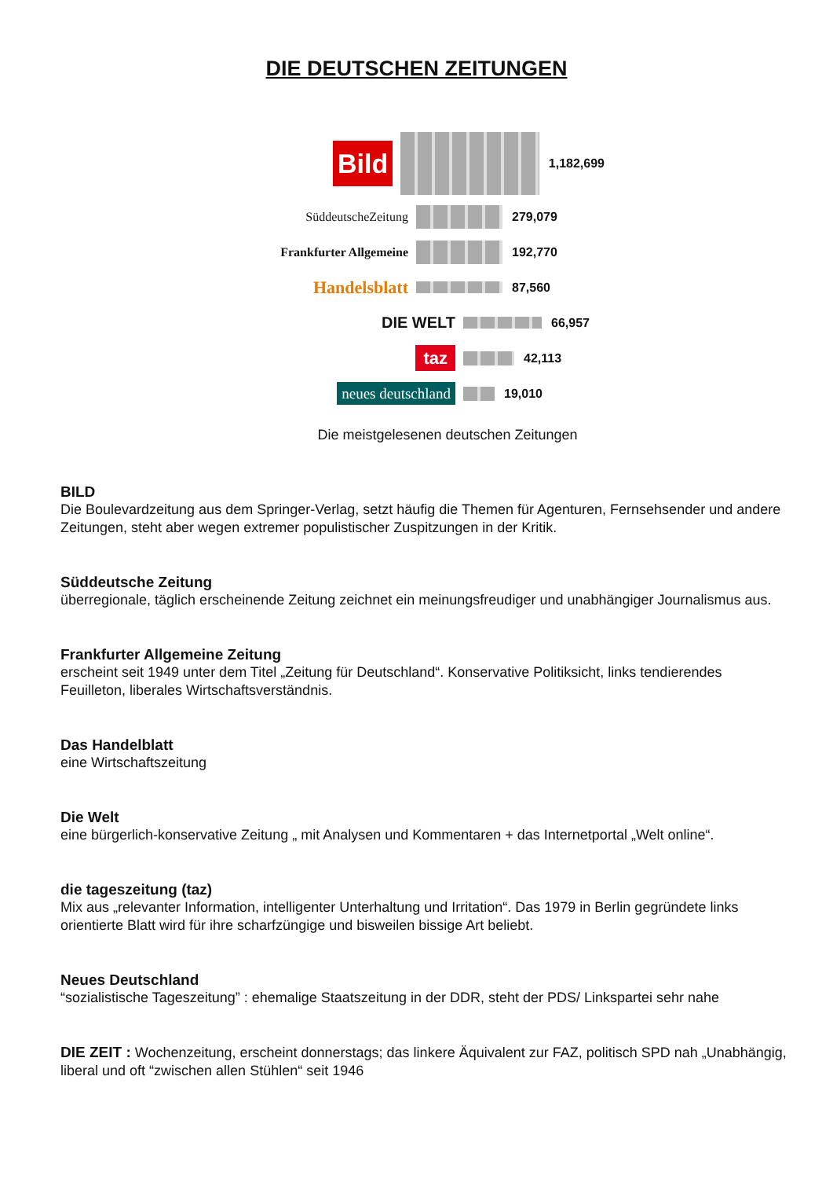DIE DEUTSCHEN ZEITUNGEN
Bild
1,182,699
SüddeutscheZeitung
279,079
Frankfurter Allgemeine
192,770
Handelsblatt
87,560
DIE WELT
66,957
taz
42,113
neues deutschland
19,010
Die meistgelesenen deutschen Zeitungen
BILD
Die Boulevardzeitung aus dem Springer-Verlag, setzt häufig die Themen für Agenturen, Fernsehsender und andere Zeitungen, steht aber wegen extremer populistischer Zuspitzungen in der Kritik.
Süddeutsche Zeitung
überregionale, täglich erscheinende Zeitung zeichnet ein meinungsfreudiger und unabhängiger Journalismus aus.
Frankfurter Allgemeine Zeitung
erscheint seit 1949 unter dem Titel „Zeitung für Deutschland“. Konservative Politiksicht, links tendierendes Feuilleton, liberales Wirtschaftsverständnis.
Das Handelblatt
eine Wirtschaftszeitung
Die Welt
eine bürgerlich-konservative Zeitung „ mit Analysen und Kommentaren + das Internetportal „Welt online“.
die tageszeitung (taz)
Mix aus „relevanter Information, intelligenter Unterhaltung und Irritation“. Das 1979 in Berlin gegründete links orientierte Blatt wird für ihre scharfzüngige und bisweilen bissige Art beliebt.
Neues Deutschland
“sozialistische Tageszeitung” : ehemalige Staatszeitung in der DDR, steht der PDS/ Linkspartei sehr nahe
DIE ZEIT : Wochenzeitung, erscheint donnerstags; das linkere Äquivalent zur FAZ, politisch SPD nah „Unabhängig, liberal und oft “zwischen allen Stühlen“ seit 1946